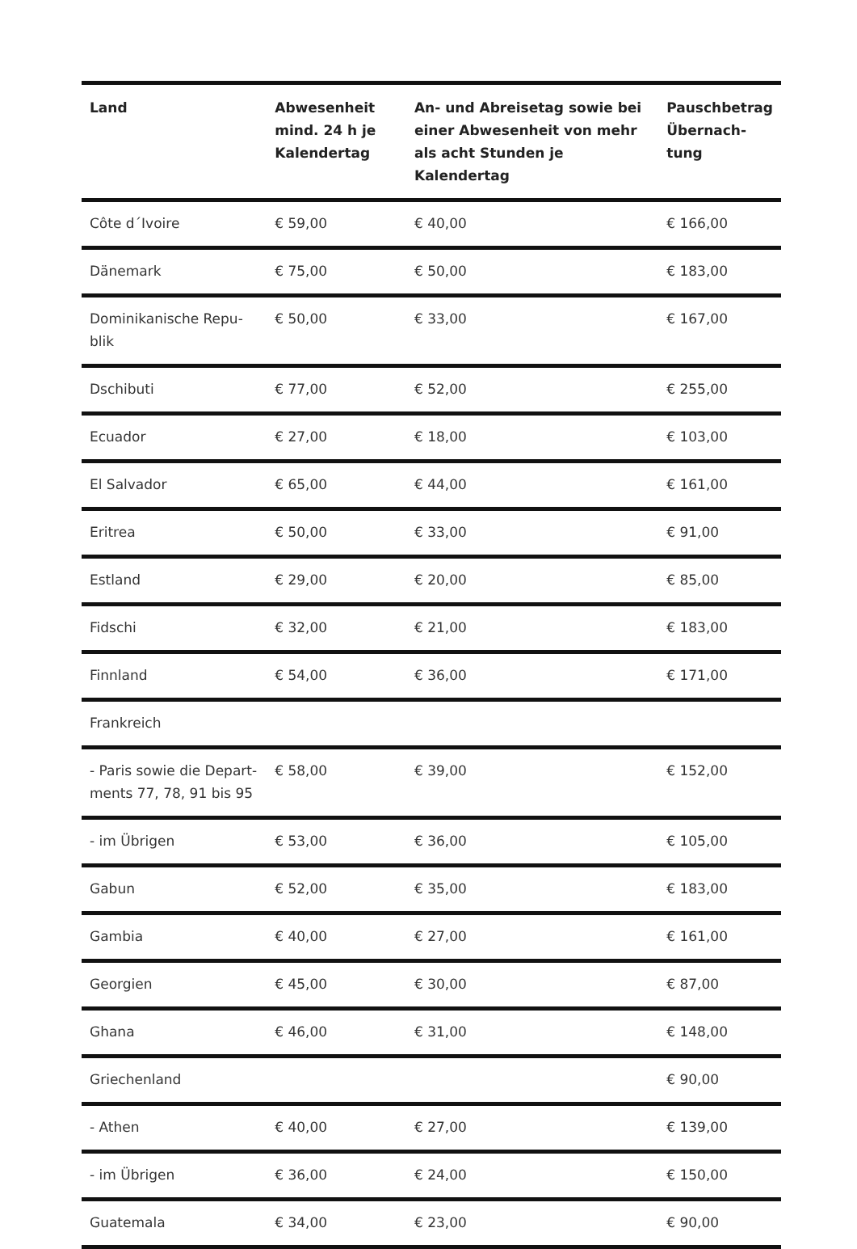| Land | Abwesenheit mind. 24 h je Kalendertag | An- und Abreisetag sowie bei einer Abwesenheit von mehr als acht Stunden je Kalendertag | Pauschbetrag Übernach-tung |
| --- | --- | --- | --- |
| Côte d´Ivoire | € 59,00 | € 40,00 | € 166,00 |
| Dänemark | € 75,00 | € 50,00 | € 183,00 |
| Dominikanische Repu-blik | € 50,00 | € 33,00 | € 167,00 |
| Dschibuti | € 77,00 | € 52,00 | € 255,00 |
| Ecuador | € 27,00 | € 18,00 | € 103,00 |
| El Salvador | € 65,00 | € 44,00 | € 161,00 |
| Eritrea | € 50,00 | € 33,00 | € 91,00 |
| Estland | € 29,00 | € 20,00 | € 85,00 |
| Fidschi | € 32,00 | € 21,00 | € 183,00 |
| Finnland | € 54,00 | € 36,00 | € 171,00 |
| Frankreich | | | |
| - Paris sowie die Depart-ments 77, 78, 91 bis 95 | € 58,00 | € 39,00 | € 152,00 |
| - im Übrigen | € 53,00 | € 36,00 | € 105,00 |
| Gabun | € 52,00 | € 35,00 | € 183,00 |
| Gambia | € 40,00 | € 27,00 | € 161,00 |
| Georgien | € 45,00 | € 30,00 | € 87,00 |
| Ghana | € 46,00 | € 31,00 | € 148,00 |
| Griechenland | | | € 90,00 |
| - Athen | € 40,00 | € 27,00 | € 139,00 |
| - im Übrigen | € 36,00 | € 24,00 | € 150,00 |
| Guatemala | € 34,00 | € 23,00 | € 90,00 |